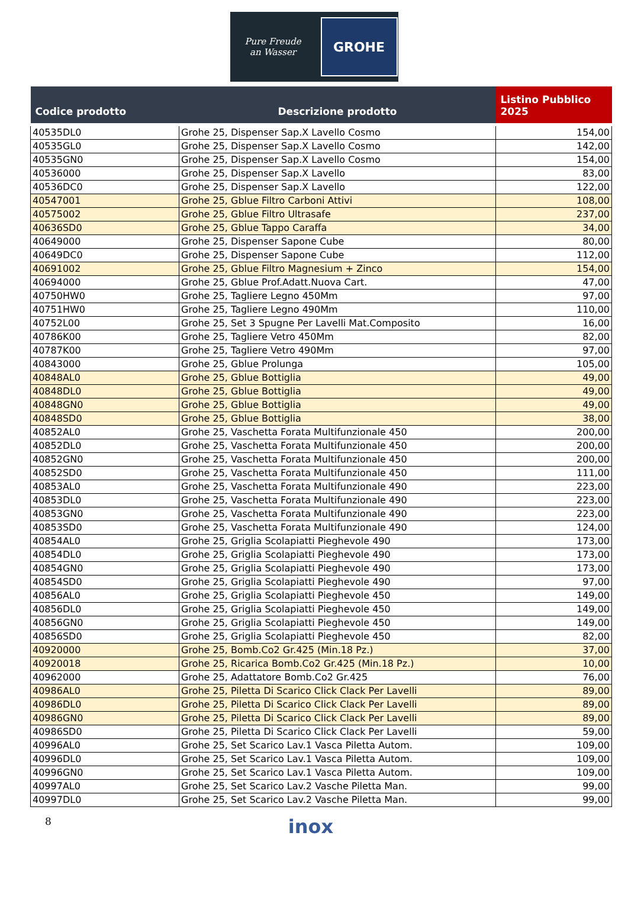Pure Freude
an Wasser
GROHE
| Codice prodotto | Descrizione prodotto | Listino Pubblico 2025 |
| --- | --- | --- |
| 40535DL0 | Grohe 25, Dispenser Sap.X Lavello Cosmo | 154,00 |
| 40535GL0 | Grohe 25, Dispenser Sap.X Lavello Cosmo | 142,00 |
| 40535GN0 | Grohe 25, Dispenser Sap.X Lavello Cosmo | 154,00 |
| 40536000 | Grohe 25, Dispenser Sap.X Lavello | 83,00 |
| 40536DC0 | Grohe 25, Dispenser Sap.X Lavello | 122,00 |
| 40547001 | Grohe 25, Gblue Filtro Carboni Attivi | 108,00 |
| 40575002 | Grohe 25, Gblue Filtro Ultrasafe | 237,00 |
| 40636SD0 | Grohe 25, Gblue Tappo Caraffa | 34,00 |
| 40649000 | Grohe 25, Dispenser Sapone Cube | 80,00 |
| 40649DC0 | Grohe 25, Dispenser Sapone Cube | 112,00 |
| 40691002 | Grohe 25, Gblue Filtro Magnesium + Zinco | 154,00 |
| 40694000 | Grohe 25, Gblue Prof.Adatt.Nuova Cart. | 47,00 |
| 40750HW0 | Grohe 25, Tagliere Legno 450Mm | 97,00 |
| 40751HW0 | Grohe 25, Tagliere Legno 490Mm | 110,00 |
| 40752L00 | Grohe 25, Set 3 Spugne Per Lavelli Mat.Composito | 16,00 |
| 40786K00 | Grohe 25, Tagliere Vetro 450Mm | 82,00 |
| 40787K00 | Grohe 25, Tagliere Vetro 490Mm | 97,00 |
| 40843000 | Grohe 25, Gblue Prolunga | 105,00 |
| 40848AL0 | Grohe 25, Gblue Bottiglia | 49,00 |
| 40848DL0 | Grohe 25, Gblue Bottiglia | 49,00 |
| 40848GN0 | Grohe 25, Gblue Bottiglia | 49,00 |
| 40848SD0 | Grohe 25, Gblue Bottiglia | 38,00 |
| 40852AL0 | Grohe 25, Vaschetta Forata Multifunzionale 450 | 200,00 |
| 40852DL0 | Grohe 25, Vaschetta Forata Multifunzionale 450 | 200,00 |
| 40852GN0 | Grohe 25, Vaschetta Forata Multifunzionale 450 | 200,00 |
| 40852SD0 | Grohe 25, Vaschetta Forata Multifunzionale 450 | 111,00 |
| 40853AL0 | Grohe 25, Vaschetta Forata Multifunzionale 490 | 223,00 |
| 40853DL0 | Grohe 25, Vaschetta Forata Multifunzionale 490 | 223,00 |
| 40853GN0 | Grohe 25, Vaschetta Forata Multifunzionale 490 | 223,00 |
| 40853SD0 | Grohe 25, Vaschetta Forata Multifunzionale 490 | 124,00 |
| 40854AL0 | Grohe 25, Griglia Scolapiatti Pieghevole 490 | 173,00 |
| 40854DL0 | Grohe 25, Griglia Scolapiatti Pieghevole 490 | 173,00 |
| 40854GN0 | Grohe 25, Griglia Scolapiatti Pieghevole 490 | 173,00 |
| 40854SD0 | Grohe 25, Griglia Scolapiatti Pieghevole 490 | 97,00 |
| 40856AL0 | Grohe 25, Griglia Scolapiatti Pieghevole 450 | 149,00 |
| 40856DL0 | Grohe 25, Griglia Scolapiatti Pieghevole 450 | 149,00 |
| 40856GN0 | Grohe 25, Griglia Scolapiatti Pieghevole 450 | 149,00 |
| 40856SD0 | Grohe 25, Griglia Scolapiatti Pieghevole 450 | 82,00 |
| 40920000 | Grohe 25, Bomb.Co2 Gr.425 (Min.18 Pz.) | 37,00 |
| 40920018 | Grohe 25, Ricarica Bomb.Co2 Gr.425 (Min.18 Pz.) | 10,00 |
| 40962000 | Grohe 25, Adattatore Bomb.Co2 Gr.425 | 76,00 |
| 40986AL0 | Grohe 25, Piletta Di Scarico Click Clack Per Lavelli | 89,00 |
| 40986DL0 | Grohe 25, Piletta Di Scarico Click Clack Per Lavelli | 89,00 |
| 40986GN0 | Grohe 25, Piletta Di Scarico Click Clack Per Lavelli | 89,00 |
| 40986SD0 | Grohe 25, Piletta Di Scarico Click Clack Per Lavelli | 59,00 |
| 40996AL0 | Grohe 25, Set Scarico Lav.1 Vasca Piletta Autom. | 109,00 |
| 40996DL0 | Grohe 25, Set Scarico Lav.1 Vasca Piletta Autom. | 109,00 |
| 40996GN0 | Grohe 25, Set Scarico Lav.1 Vasca Piletta Autom. | 109,00 |
| 40997AL0 | Grohe 25, Set Scarico Lav.2 Vasche Piletta Man. | 99,00 |
| 40997DL0 | Grohe 25, Set Scarico Lav.2 Vasche Piletta Man. | 99,00 |
8
inox